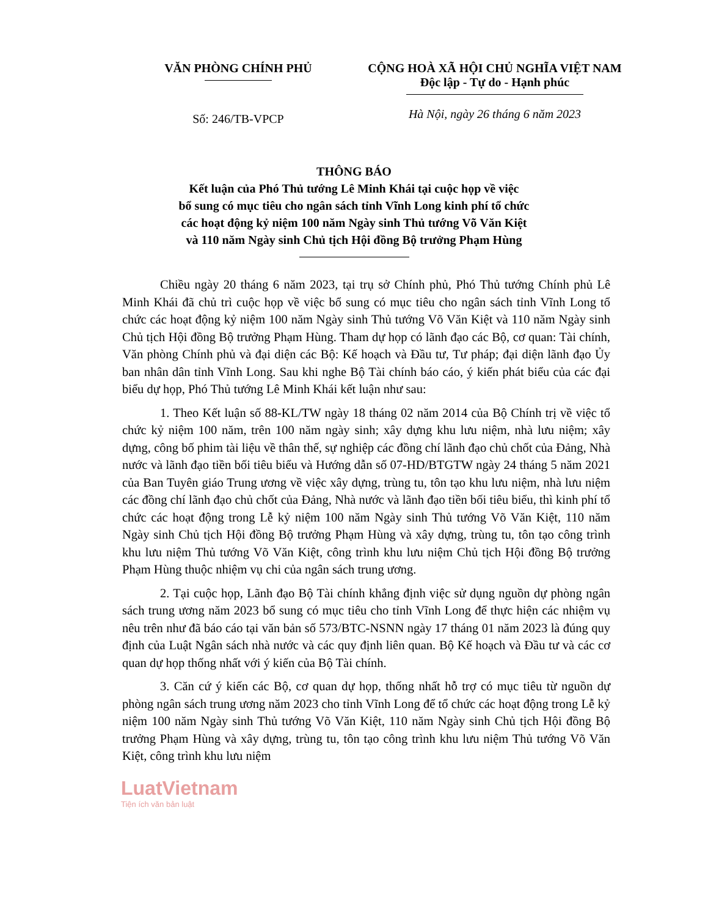VĂN PHÒNG CHÍNH PHỦ CỘNG HOÀ XÃ HỘI CHỦ NGHĨA VIỆT NAM
Độc lập - Tự do - Hạnh phúc
Số: 246/TB-VPCP
Hà Nội, ngày 26 tháng 6 năm 2023
THÔNG BÁO
Kết luận của Phó Thủ tướng Lê Minh Khái tại cuộc họp về việc
bổ sung có mục tiêu cho ngân sách tỉnh Vĩnh Long kinh phí tổ chức
các hoạt động kỷ niệm 100 năm Ngày sinh Thủ tướng Võ Văn Kiệt
và 110 năm Ngày sinh Chủ tịch Hội đồng Bộ trưởng Phạm Hùng
Chiều ngày 20 tháng 6 năm 2023, tại trụ sở Chính phủ, Phó Thủ tướng Chính phủ Lê Minh Khái đã chủ trì cuộc họp về việc bổ sung có mục tiêu cho ngân sách tỉnh Vĩnh Long tổ chức các hoạt động kỷ niệm 100 năm Ngày sinh Thủ tướng Võ Văn Kiệt và 110 năm Ngày sinh Chủ tịch Hội đồng Bộ trưởng Phạm Hùng. Tham dự họp có lãnh đạo các Bộ, cơ quan: Tài chính, Văn phòng Chính phủ và đại diện các Bộ: Kế hoạch và Đầu tư, Tư pháp; đại diện lãnh đạo Ủy ban nhân dân tỉnh Vĩnh Long. Sau khi nghe Bộ Tài chính báo cáo, ý kiến phát biểu của các đại biểu dự họp, Phó Thủ tướng Lê Minh Khái kết luận như sau:
1. Theo Kết luận số 88-KL/TW ngày 18 tháng 02 năm 2014 của Bộ Chính trị về việc tổ chức kỷ niệm 100 năm, trên 100 năm ngày sinh; xây dựng khu lưu niệm, nhà lưu niệm; xây dựng, công bố phim tài liệu về thân thế, sự nghiệp các đồng chí lãnh đạo chủ chốt của Đảng, Nhà nước và lãnh đạo tiền bối tiêu biểu và Hướng dẫn số 07-HD/BTGTW ngày 24 tháng 5 năm 2021 của Ban Tuyên giáo Trung ương về việc xây dựng, trùng tu, tôn tạo khu lưu niệm, nhà lưu niệm các đồng chí lãnh đạo chủ chốt của Đảng, Nhà nước và lãnh đạo tiền bối tiêu biểu, thì kinh phí tổ chức các hoạt động trong Lễ kỷ niệm 100 năm Ngày sinh Thủ tướng Võ Văn Kiệt, 110 năm Ngày sinh Chủ tịch Hội đồng Bộ trưởng Phạm Hùng và xây dựng, trùng tu, tôn tạo công trình khu lưu niệm Thủ tướng Võ Văn Kiệt, công trình khu lưu niệm Chủ tịch Hội đồng Bộ trưởng Phạm Hùng thuộc nhiệm vụ chi của ngân sách trung ương.
2. Tại cuộc họp, Lãnh đạo Bộ Tài chính khẳng định việc sử dụng nguồn dự phòng ngân sách trung ương năm 2023 bổ sung có mục tiêu cho tỉnh Vĩnh Long để thực hiện các nhiệm vụ nêu trên như đã báo cáo tại văn bản số 573/BTC-NSNN ngày 17 tháng 01 năm 2023 là đúng quy định của Luật Ngân sách nhà nước và các quy định liên quan. Bộ Kế hoạch và Đầu tư và các cơ quan dự họp thống nhất với ý kiến của Bộ Tài chính.
3. Căn cứ ý kiến các Bộ, cơ quan dự họp, thống nhất hỗ trợ có mục tiêu từ nguồn dự phòng ngân sách trung ương năm 2023 cho tỉnh Vĩnh Long để tổ chức các hoạt động trong Lễ kỷ niệm 100 năm Ngày sinh Thủ tướng Võ Văn Kiệt, 110 năm Ngày sinh Chủ tịch Hội đồng Bộ trưởng Phạm Hùng và xây dựng, trùng tu, tôn tạo công trình khu lưu niệm Thủ tướng Võ Văn Kiệt, công trình khu lưu niệm
LuatVietnam
Tiện ích văn bản luật